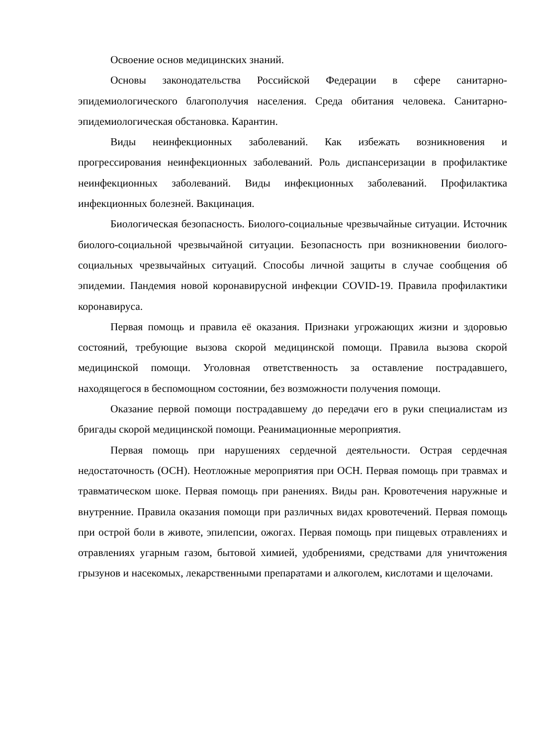Освоение основ медицинских знаний.
Основы законодательства Российской Федерации в сфере санитарно-эпидемиологического благополучия населения. Среда обитания человека. Санитарно-эпидемиологическая обстановка. Карантин.
Виды неинфекционных заболеваний. Как избежать возникновения и прогрессирования неинфекционных заболеваний. Роль диспансеризации в профилактике неинфекционных заболеваний. Виды инфекционных заболеваний. Профилактика инфекционных болезней. Вакцинация.
Биологическая безопасность. Биолого-социальные чрезвычайные ситуации. Источник биолого-социальной чрезвычайной ситуации. Безопасность при возникновении биолого-социальных чрезвычайных ситуаций. Способы личной защиты в случае сообщения об эпидемии. Пандемия новой коронавирусной инфекции COVID-19. Правила профилактики коронавируса.
Первая помощь и правила её оказания. Признаки угрожающих жизни и здоровью состояний, требующие вызова скорой медицинской помощи. Правила вызова скорой медицинской помощи. Уголовная ответственность за оставление пострадавшего, находящегося в беспомощном состоянии, без возможности получения помощи.
Оказание первой помощи пострадавшему до передачи его в руки специалистам из бригады скорой медицинской помощи. Реанимационные мероприятия.
Первая помощь при нарушениях сердечной деятельности. Острая сердечная недостаточность (ОСН). Неотложные мероприятия при ОСН. Первая помощь при травмах и травматическом шоке. Первая помощь при ранениях. Виды ран. Кровотечения наружные и внутренние. Правила оказания помощи при различных видах кровотечений. Первая помощь при острой боли в животе, эпилепсии, ожогах. Первая помощь при пищевых отравлениях и отравлениях угарным газом, бытовой химией, удобрениями, средствами для уничтожения грызунов и насекомых, лекарственными препаратами и алкоголем, кислотами и щелочами.